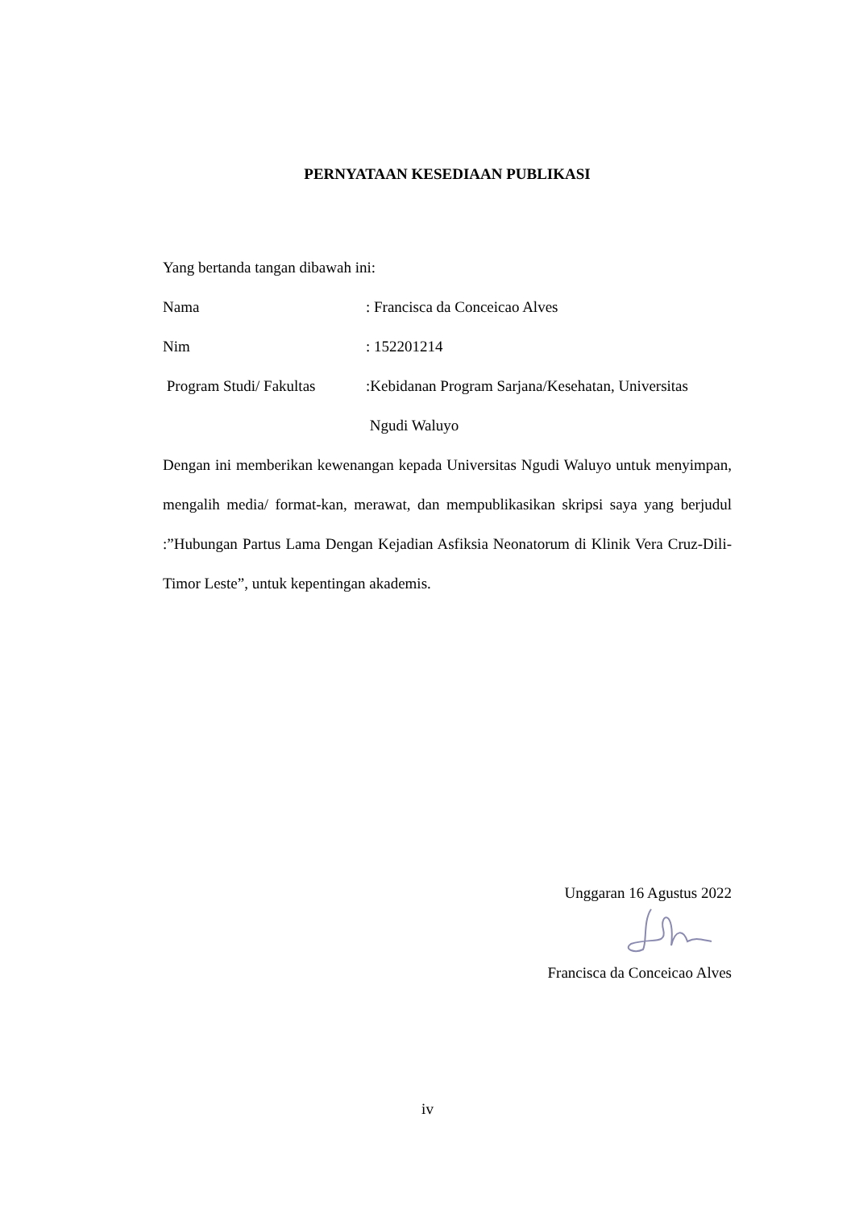PERNYATAAN KESEDIAAN PUBLIKASI
Yang bertanda tangan dibawah ini:
Nama : Francisca da Conceicao Alves
Nim : 152201214
Program Studi/ Fakultas
:Kebidanan Program Sarjana/Kesehatan, Universitas
Ngudi Waluyo
Dengan ini memberikan kewenangan kepada Universitas Ngudi Waluyo untuk menyimpan, mengalih media/ format-kan, merawat, dan mempublikasikan skripsi saya yang berjudul :”Hubungan Partus Lama Dengan Kejadian Asfiksia Neonatorum di Klinik Vera Cruz-Dili-Timor Leste”, untuk kepentingan akademis.
Unggaran 16 Agustus 2022
Francisca da Conceicao Alves
iv